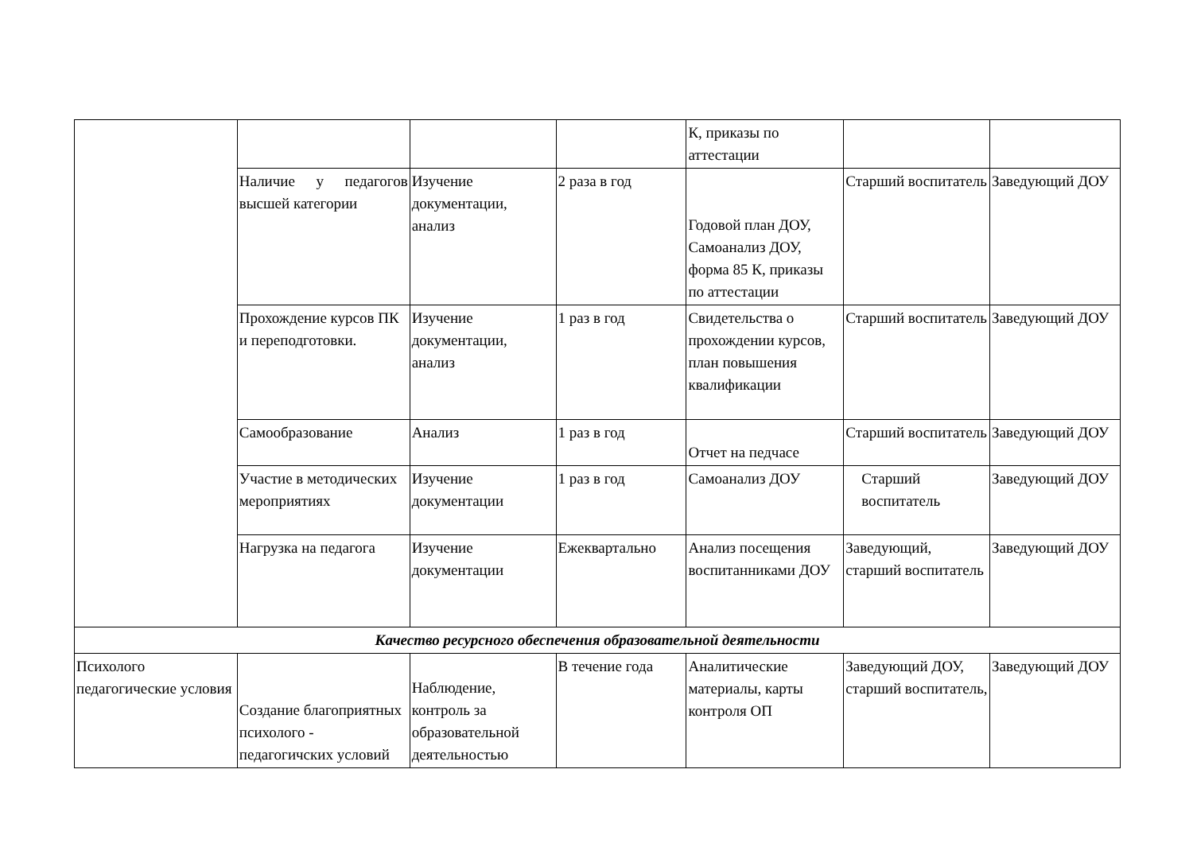| | | | | К, приказы по аттестации | | |
| | Наличие у педагогов высшей категории | Изучение документации, анализ | 2 раза в год | Годовой план ДОУ, Самоанализ ДОУ, форма 85 К, приказы по аттестации | Старший воспитатель | Заведующий ДОУ |
| | Прохождение курсов ПК и переподготовки. | Изучение документации, анализ | 1 раз в год | Свидетельства о прохождении курсов, план повышения квалификации | Старший воспитатель | Заведующий ДОУ |
| | Самообразование | Анализ | 1 раз в год | Отчет на педчасе | Старший воспитатель | Заведующий ДОУ |
| | Участие в методических мероприятиях | Изучение документации | 1 раз в год | Самоанализ ДОУ | Старший воспитатель | Заведующий ДОУ |
| | Нагрузка на педагога | Изучение документации | Ежеквартально | Анализ посещения воспитанниками ДОУ | Заведующий, старший воспитатель | Заведующий ДОУ |
| Качество ресурсного обеспечения образовательной деятельности | | | | | | |
| Психолого педагогические условия | Создание благоприятных психолого - педагогичских условий | Наблюдение, контроль за образовательной деятельностью | В течение года | Аналитические материалы, карты контроля ОП | Заведующий ДОУ, старший воспитатель, | Заведующий ДОУ |